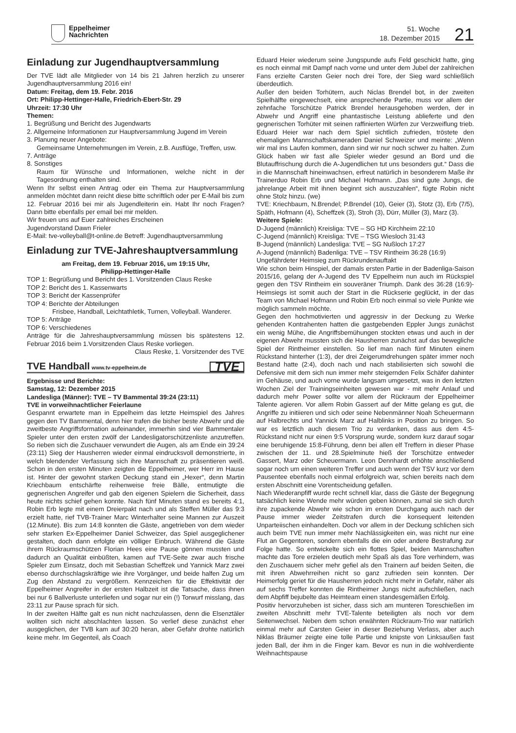Eppelheimer
Nachrichten
51. Woche
18. Dezember 2015
21
Einladung zur Jugendhauptversammlung
Der TVE lädt alle Mitglieder von 14 bis 21 Jahren herzlich zu unserer Jugendhauptversammlung 2016 ein!
Datum: Freitag, dem 19. Febr. 2016
Ort: Philipp-Hettinger-Halle, Friedrich-Ebert-Str. 29
Uhrzeit: 17:30 Uhr
Themen:
1. Begrüßung und Bericht des Jugendwarts
2. Allgemeine Informationen zur Hauptversammlung Jugend im Verein
3. Planung neuer Angebote:
Gemeinsame Unternehmungen im Verein, z.B. Ausflüge, Treffen, usw.
7. Anträge
8. Sonstiges
Raum für Wünsche und Informationen, welche nicht in der Tagesordnung enthalten sind.
Wenn Ihr selbst einen Antrag oder ein Thema zur Hauptversammlung anmelden möchtet dann reicht diese bitte schriftlich oder per E-Mail bis zum 12. Februar 2016 bei mir als Jugendleiterin ein. Habt Ihr noch Fragen? Dann bitte ebenfalls per email bei mir melden.
Wir freuen uns auf Euer zahlreiches Erscheinen
Jugendvorstand Dawn Frieler
E-Mail: tve-volleyball@t-online.de Betreff: Jugendhauptversammlung
Einladung zur TVE-Jahreshauptversammlung
am Freitag, dem 19. Februar 2016, um 19:15 Uhr,
Philipp-Hettinger-Halle
TOP 1: Begrüßung und Bericht des 1. Vorsitzenden Claus Reske
TOP 2: Bericht des 1. Kassenwarts
TOP 3: Bericht der Kassenprüfer
TOP 4: Berichte der Abteilungen
Frisbee, Handball, Leichtathletik, Turnen, Volleyball. Wanderer.
TOP 5: Anträge
TOP 6: Verschiedenes
Anträge für die Jahreshauptversammlung müssen bis spätestens 12. Februar 2016 beim 1.Vorsitzenden Claus Reske vorliegen.
Claus Reske, 1. Vorsitzender des TVE
TVE Handball www.tv-eppelheim.de TVE
Ergebnisse und Berichte:
Samstag, 12: Dezember 2015
Landesliga (Männer): TVE – TV Bammental 39:24 (23:11)
TVE in vorweihnachtlicher Feierlaune
Gespannt erwartete man in Eppelheim das letzte Heimspiel des Jahres gegen den TV Bammental, denn hier trafen die bisher beste Abwehr und die zweitbeste Angriffsformation aufeinander, immerhin sind vier Bammentaler Spieler unter den ersten zwölf der Landesligatorschützenliste anzutreffen. So rieben sich die Zuschauer verwundert die Augen, als am Ende ein 39:24 (23:11) Sieg der Hausherren wieder einmal eindrucksvoll demonstrierte, in welch blendender Verfassung sich ihre Mannschaft zu präsentieren weiß. Schon in den ersten Minuten zeigten die Eppelheimer, wer Herr im Hause ist. Hinter der gewohnt starken Deckung stand ein „Hexer“, denn Martin Kriechbaum entschärfte reihenweise freie Bälle, entmutigte die gegnerischen Angreifer und gab den eigenen Spielern die Sicherheit, dass heute nichts schief gehen konnte. Nach fünf Minuten stand es bereits 4:1, Robin Erb legte mit einem Dreierpakt nach und als Steffen Müller das 9:3 erzielt hatte, rief TVB-Trainer Marc Winterhalter seine Mannen zur Auszeit (12.Minute). Bis zum 14:8 konnten die Gäste, angetrieben von dem wieder sehr starken Ex-Eppelheimer Daniel Schweizer, das Spiel ausgeglichener gestalten, doch dann erfolgte ein völliger Einbruch. Während die Gäste ihrem Rückraumschützen Florian Hees eine Pause gönnen mussten und dadurch an Qualität einbüßten, kamen auf TVE-Seite zwar auch frische Spieler zum Einsatz, doch mit Sebastian Scheffzek und Yannick Marz zwei ebenso durchschlagskräftige wie ihre Vorgänger, und beide halfen Zug um Zug den Abstand zu vergrößern. Kennzeichen für die Effektivität der Eppelheimer Angreifer in der ersten Halbzeit ist die Tatsache, dass ihnen bei nur 6 Ballverluste unterliefen und sogar nur ein (!) Torwurf misslang, das 23:11 zur Pause sprach für sich.
In der zweiten Hälfte galt es nun nicht nachzulassen, denn die Elsenztäler wollten sich nicht abschlachten lassen. So verlief diese zunächst eher ausgeglichen, der TVB kam auf 30:20 heran, aber Gefahr drohte natürlich keine mehr. Im Gegenteil, als Coach
Eduard Heier wiederum seine Jungspunde aufs Feld geschickt hatte, ging es noch einmal mit Dampf nach vorne und unter dem Jubel der zahlreichen Fans erzielte Carsten Geier noch drei Tore, der Sieg ward schließlich überdeutlich.
Außer den beiden Torhütern, auch Niclas Brendel bot, in der zweiten Spielhälfte eingewechselt, eine ansprechende Partie, muss vor allem der zehnfache Torschütze Patrick Brendel herausgehoben werden, der in Abwehr und Angriff eine phantastische Leistung ablieferte und den gegnerischen Torhüter mit seinen raffinierten Würfen zur Verzweiflung trieb. Eduard Heier war nach dem Spiel sichtlich zufrieden, tröstete den ehemaligen Mannschaftskameraden Daniel Schweizer und meinte: „Wenn wir mal ins Laufen kommen, dann sind wir nur noch schwer zu halten. Zum Glück haben wir fast alle Spieler wieder gesund an Bord und die Blutauffrischung durch die A-Jugendlichen tut uns besonders gut.“ Dass die in die Mannschaft hineinwachsen, erfreut natürlich in besonderem Maße ihr Trainerduo Robin Erb und Michael Hofmann. „Das sind gute Jungs, die jahrelange Arbeit mit ihnen beginnt sich auszuzahlen“, fügte Robin nicht ohne Stolz hinzu. (we)
TVE: Kriechbaum, N.Brendel; P.Brendel (10), Geier (3), Stotz (3), Erb (7/5), Späth, Hofmann (4), Scheffzek (3), Stroh (3), Dürr, Müller (3), Marz (3).
Weitere Spiele:
D-Jugend (männlich) Kreisliga: TVE – SG HD Kirchheim 22:10
C-Jugend (männlich) Kreisliga: TVE – TSG Wiesloch 31:43
B-Jugend (männlich) Landesliga: TVE – SG Nußloch 17:27
A-Jugend (männlich) Badenliga: TVE – TSV Rintheim 36:28 (16:9)
Ungefährdeter Heimsieg zum Rückrundenauftakt
Wie schon beim Hinspiel, der damals ersten Partie in der Badenliga-Saison 2015/16, gelang der A-Jugend des TV Eppelheim nun auch im Rückspiel gegen den TSV Rintheim ein souveräner Triumph. Dank des 36:28 (16:9)-Heimsiegs ist somit auch der Start in die Rückserie geglückt, in der das Team von Michael Hofmann und Robin Erb noch einmal so viele Punkte wie möglich sammeln möchte.
Gegen den hochmotivierten und aggressiv in der Deckung zu Werke gehenden Kontrahenten hatten die gastgebenden Eppler Jungs zunächst ein wenig Mühe, die Angriffsbemühungen stockten etwas und auch in der eigenen Abwehr mussten sich die Hausherren zunächst auf das bewegliche Spiel der Rintheimer einstellen. So lief man nach fünf Minuten einem Rückstand hinterher (1:3), der drei Zeigerumdrehungen später immer noch Bestand hatte (2:4), doch nach und nach stabilisierten sich sowohl die Defensive mit dem sich nun immer mehr steigernden Felix Schäfer dahinter im Gehäuse, und auch vorne wurde langsam umgesetzt, was in den letzten Wochen Ziel der Trainingseinheiten gewesen war - mit mehr Anlauf und dadurch mehr Power sollte vor allem der Rückraum der Eppelheimer Talente agieren. Vor allem Robin Gassert auf der Mitte gelang es gut, die Angriffe zu initiieren und sich oder seine Nebenmänner Noah Scheuermann auf Halbrechts und Yannick Marz auf Halblinks in Position zu bringen. So war es letztlich auch diesem Trio zu verdanken, dass aus dem 4:5-Rückstand nicht nur einen 9:5 Vorsprung wurde, sondern kurz darauf sogar eine beruhigende 15:8-Führung, denn bei allen elf Treffern in dieser Phase zwischen der 11. und 28.Spielminute hieß der Torschütze entweder Gassert, Marz oder Scheuermann. Leon Dennhardt erhöhte anschließend sogar noch um einen weiteren Treffer und auch wenn der TSV kurz vor dem Pausentee ebenfalls noch einmal erfolgreich war, schien bereits nach dem ersten Abschnitt eine Vorentscheidung gefallen.
Nach Wiederanpfiff wurde recht schnell klar, dass die Gäste der Begegnung tatsächlich keine Wende mehr würden geben können, zumal sie sich durch ihre zupackende Abwehr wie schon im ersten Durchgang auch nach der Pause immer wieder Zeitstrafen durch die konsequent leitenden Unparteiischen einhandelten. Doch vor allem in der Deckung schlichen sich auch beim TVE nun immer mehr Nachlässigkeiten ein, was nicht nur eine Flut an Gegentoren, sondern ebenfalls die ein oder andere Bestrafung zur Folge hatte. So entwickelte sich ein flottes Spiel, beiden Mannschaften machte das Tore erzielen deutlich mehr Spaß als das Tore verhindern, was den Zuschauern sicher mehr gefiel als den Trainern auf beiden Seiten, die mit ihren Abwehrreihen nicht so ganz zufrieden sein konnten. Der Heimerfolg geriet für die Hausherren jedoch nicht mehr in Gefahr, näher als auf sechs Treffer konnten die Rintheimer Jungs nicht aufschließen, nach dem Abpfiff bejubelte das Heimteam einen standesgemäßen Erfolg.
Positiv hervorzuheben ist sicher, dass sich am munteren Toreschießen im zweiten Abschnitt mehr TVE-Talente beteiligten als noch vor dem Seitenwechsel. Neben dem schon erwähnten Rückraum-Trio war natürlich einmal mehr auf Carsten Geier in dieser Beziehung Verlass, aber auch Niklas Bräumer zeigte eine tolle Partie und knipste von Linksaußen fast jeden Ball, der ihm in die Finger kam. Bevor es nun in die wohlverdiente Weihnachtspause